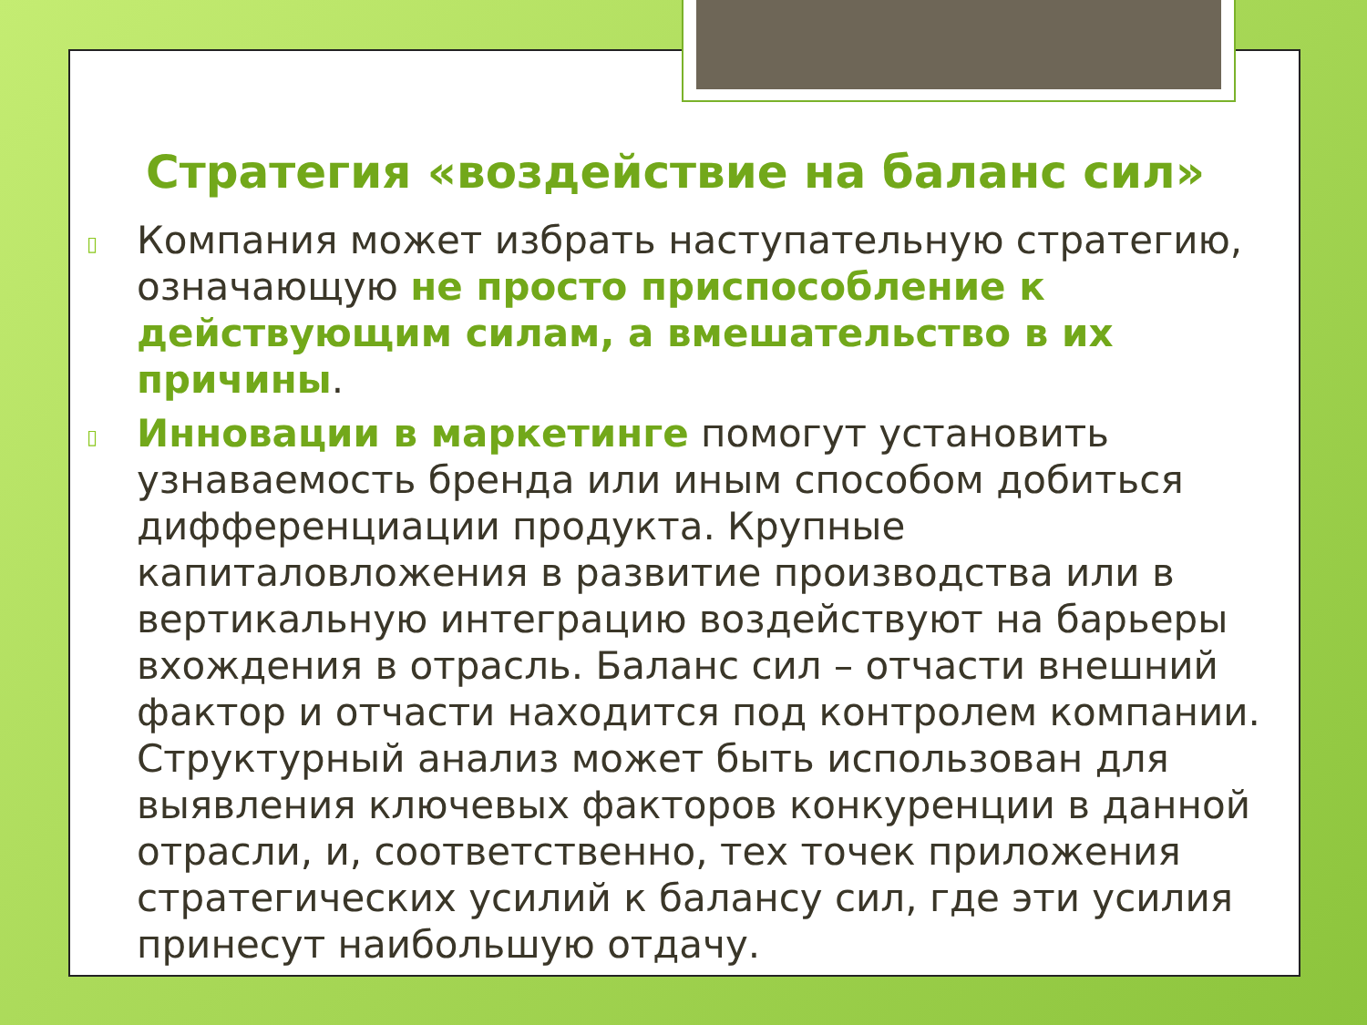Стратегия «воздействие на баланс сил»
▯
Компания может избрать наступательную стратегию, означающую не просто приспособление к действующим силам, а вмешательство в их причины.
▯
Инновации в маркетинге помогут установить узнаваемость бренда или иным способом добиться дифференциации продукта. Крупные капиталовложения в развитие производства или в вертикальную интеграцию воздействуют на барьеры вхождения в отрасль. Баланс сил – отчасти внешний фактор и отчасти находится под контролем компании. Структурный анализ может быть использован для выявления ключевых факторов конкуренции в данной отрасли, и, соответственно, тех точек приложения стратегических усилий к балансу сил, где эти усилия принесут наибольшую отдачу.